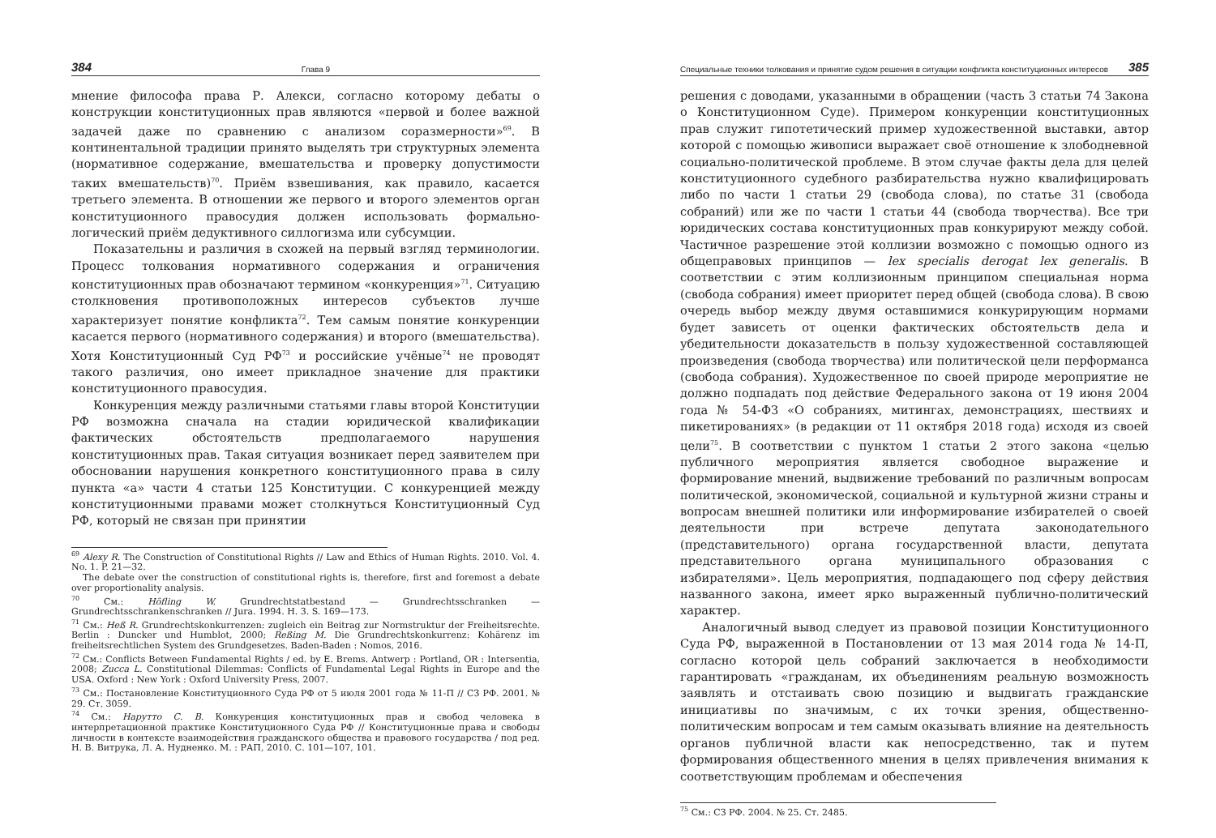384 Глава 9
мнение философа права Р. Алекси, согласно которому дебаты о конструкции конституционных прав являются «первой и более важной задачей даже по сравнению с анализом соразмерности»<sup>69</sup>. В континентальной традиции принято выделять три структурных элемента (нормативное содержание, вмешательства и проверку допустимости таких вмешательств)<sup>70</sup>. Приём взвешивания, как правило, касается третьего элемента. В отношении же первого и второго элементов орган конституционного правосудия должен использовать формально-логический приём дедуктивного силлогизма или субсумции.
Показательны и различия в схожей на первый взгляд терминологии. Процесс толкования нормативного содержания и ограничения конституционных прав обозначают термином «конкуренция»<sup>71</sup>. Ситуацию столкновения противоположных интересов субъектов лучше характеризует понятие конфликта<sup>72</sup>. Тем самым понятие конкуренции касается первого (нормативного содержания) и второго (вмешательства). Хотя Конституционный Суд РФ<sup>73</sup> и российские учёные<sup>74</sup> не проводят такого различия, оно имеет прикладное значение для практики конституционного правосудия.
Конкуренция между различными статьями главы второй Конституции РФ возможна сначала на стадии юридической квалификации фактических обстоятельств предполагаемого нарушения конституционных прав. Такая ситуация возникает перед заявителем при обосновании нарушения конкретного конституционного права в силу пункта «а» части 4 статьи 125 Конституции. С конкуренцией между конституционными правами может столкнуться Конституционный Суд РФ, который не связан при принятии
<sup>69</sup> Alexy R. The Construction of Constitutional Rights // Law and Ethics of Human Rights. 2010. Vol. 4. No. 1. P. 21—32.
The debate over the construction of constitutional rights is, therefore, first and foremost a debate over proportionality analysis.
<sup>70</sup> См.: Höfling W. Grundrechtstatbestand — Grundrechtsschranken — Grundrechtsschrankenschranken // Jura. 1994. H. 3. S. 169—173.
<sup>71</sup> См.: Heß R. Grundrechtskonkurrenzen: zugleich ein Beitrag zur Normstruktur der Freiheitsrechte. Berlin : Duncker und Humblot, 2000; Reßing M. Die Grundrechtskonkurrenz: Kohärenz im freiheitsrechtlichen System des Grundgesetzes. Baden-Baden : Nomos, 2016.
<sup>72</sup> См.: Conflicts Between Fundamental Rights / ed. by E. Brems. Antwerp : Portland, OR : Intersentia, 2008; Zucca L. Constitutional Dilemmas: Conflicts of Fundamental Legal Rights in Europe and the USA. Oxford : New York : Oxford University Press, 2007.
<sup>73</sup> См.: Постановление Конституционного Суда РФ от 5 июля 2001 года № 11-П // СЗ РФ. 2001. № 29. Ст. 3059.
<sup>74</sup> См.: Нарутто С. В. Конкуренция конституционных прав и свобод человека в интерпретационной практике Конституционного Суда РФ // Конституционные права и свободы личности в контексте взаимодействия гражданского общества и правового государства / под ред. Н. В. Витрука, Л. А. Нудненко. М. : РАП, 2010. С. 101—107, 101.
Специальные техники толкования и принятие судом решения в ситуации конфликта конституционных интересов 385
решения с доводами, указанными в обращении (часть 3 статьи 74 Закона о Конституционном Суде). Примером конкуренции конституционных прав служит гипотетический пример художественной выставки, автор которой с помощью живописи выражает своё отношение к злободневной социально-политической проблеме. В этом случае факты дела для целей конституционного судебного разбирательства нужно квалифицировать либо по части 1 статьи 29 (свобода слова), по статье 31 (свобода собраний) или же по части 1 статьи 44 (свобода творчества). Все три юридических состава конституционных прав конкурируют между собой. Частичное разрешение этой коллизии возможно с помощью одного из общеправовых принципов — lex specialis derogat lex generalis. В соответствии с этим коллизионным принципом специальная норма (свобода собрания) имеет приоритет перед общей (свобода слова). В свою очередь выбор между двумя оставшимися конкурирующим нормами будет зависеть от оценки фактических обстоятельств дела и убедительности доказательств в пользу художественной составляющей произведения (свобода творчества) или политической цели перформанса (свобода собрания). Художественное по своей природе мероприятие не должно подпадать под действие Федерального закона от 19 июня 2004 года № 54-ФЗ «О собраниях, митингах, демонстрациях, шествиях и пикетированиях» (в редакции от 11 октября 2018 года) исходя из своей цели<sup>75</sup>. В соответствии с пунктом 1 статьи 2 этого закона «целью публичного мероприятия является свободное выражение и формирование мнений, выдвижение требований по различным вопросам политической, экономической, социальной и культурной жизни страны и вопросам внешней политики или информирование избирателей о своей деятельности при встрече депутата законодательного (представительного) органа государственной власти, депутата представительного органа муниципального образования с избирателями». Цель мероприятия, подпадающего под сферу действия названного закона, имеет ярко выраженный публично-политический характер.
Аналогичный вывод следует из правовой позиции Конституционного Суда РФ, выраженной в Постановлении от 13 мая 2014 года № 14-П, согласно которой цель собраний заключается в необходимости гарантировать «гражданам, их объединениям реальную возможность заявлять и отстаивать свою позицию и выдвигать гражданские инициативы по значимым, с их точки зрения, общественно-политическим вопросам и тем самым оказывать влияние на деятельность органов публичной власти как непосредственно, так и путем формирования общественного мнения в целях привлечения внимания к соответствующим проблемам и обеспечения
<sup>75</sup> См.: СЗ РФ. 2004. № 25. Ст. 2485.